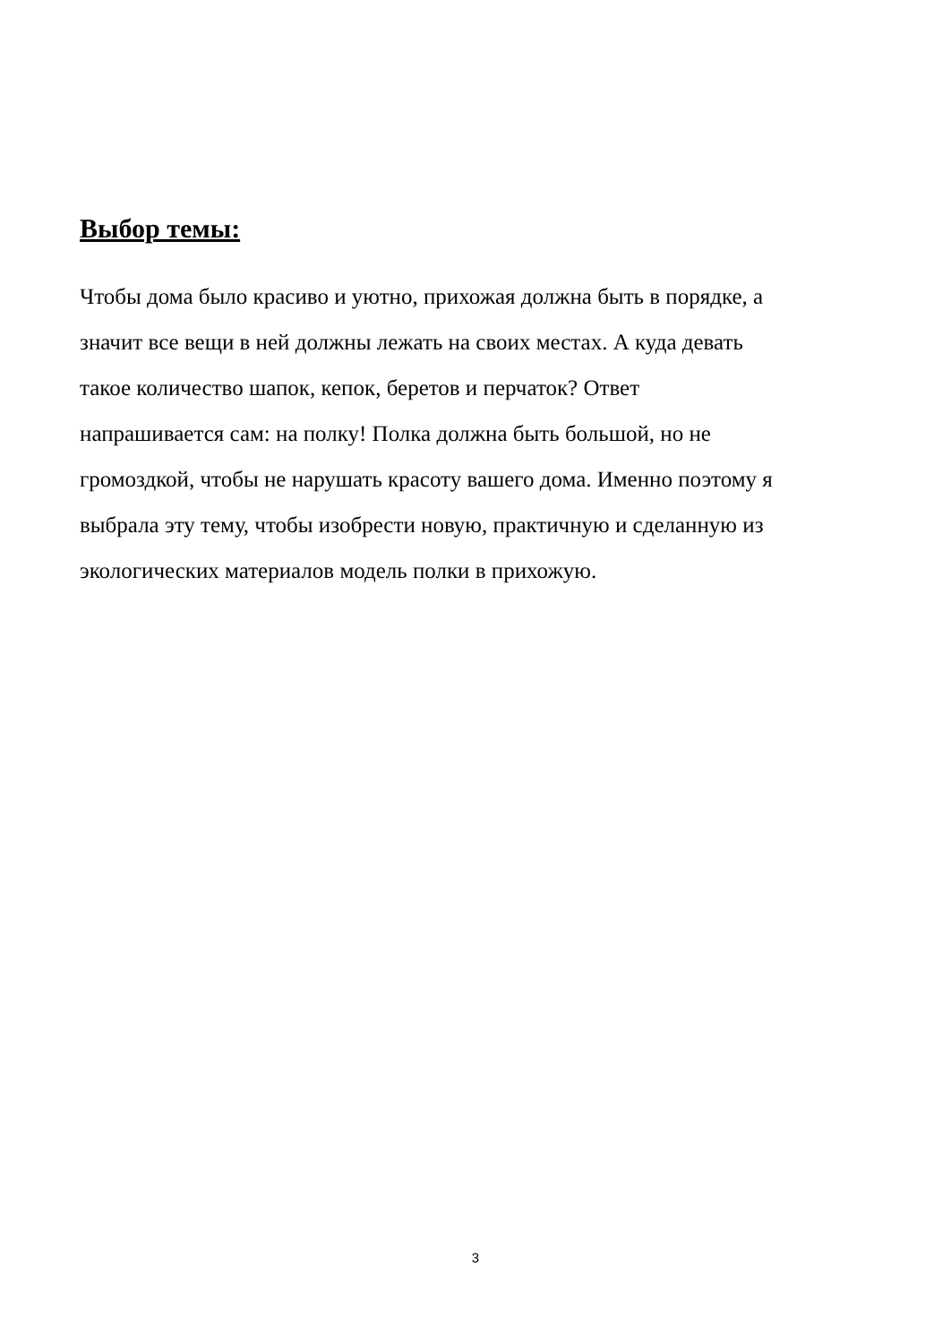Выбор темы:
Чтобы дома было красиво и уютно, прихожая должна быть в порядке, а
значит все вещи в ней должны лежать на своих местах. А куда девать
такое количество шапок, кепок, беретов и перчаток? Ответ
напрашивается сам: на полку! Полка должна быть большой, но не
громоздкой, чтобы не нарушать красоту вашего дома. Именно поэтому я
выбрала эту тему, чтобы изобрести новую, практичную и сделанную из
экологических материалов модель полки в прихожую.
3